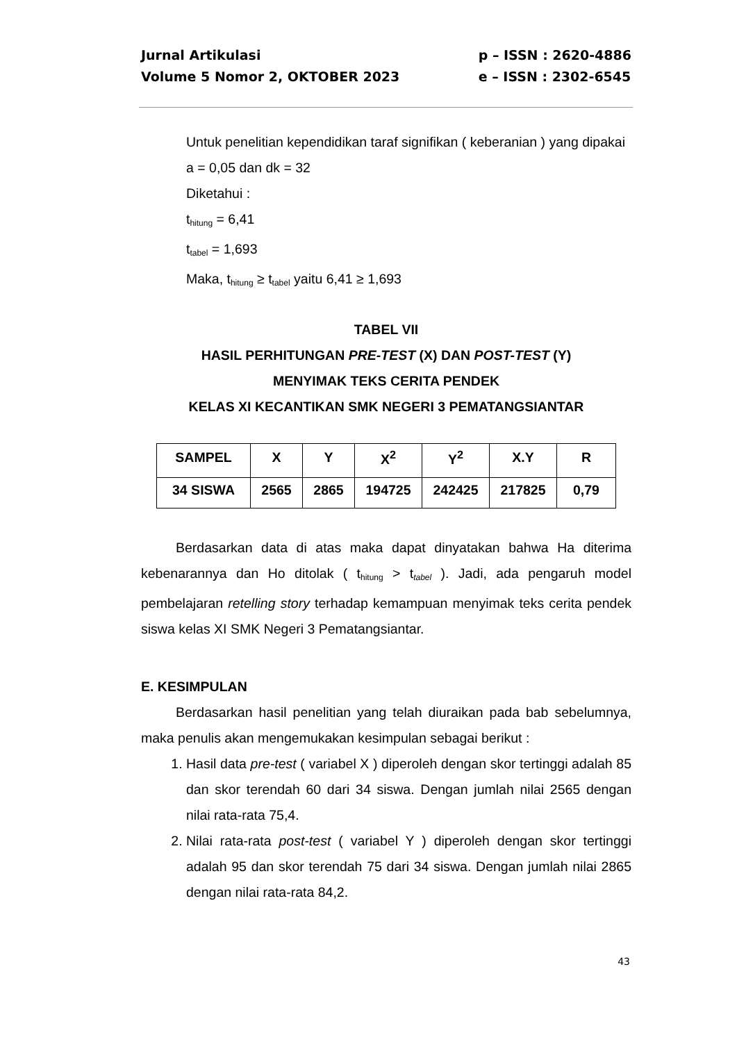Jurnal Artikulasi
Volume 5 Nomor 2, OKTOBER 2023
p – ISSN : 2620-4886
e – ISSN : 2302-6545
Untuk penelitian kependidikan taraf signifikan ( keberanian ) yang dipakai
a = 0,05 dan dk = 32
Diketahui :
t<sub>hitung</sub> = 6,41
t<sub>tabel</sub> = 1,693
Maka, t<sub>hitung</sub> ≥ t<sub>tabel</sub> yaitu 6,41 ≥ 1,693
TABEL VII
HASIL PERHITUNGAN PRE-TEST (X) DAN POST-TEST (Y)
MENYIMAK TEKS CERITA PENDEK
KELAS XI KECANTIKAN SMK NEGERI 3 PEMATANGSIANTAR
| SAMPEL | X | Y | X<sup>2</sup> | Y<sup>2</sup> | X.Y | R |
| 34 SISWA | 2565 | 2865 | 194725 | 242425 | 217825 | 0,79 |
Berdasarkan data di atas maka dapat dinyatakan bahwa Ha diterima kebenarannya dan Ho ditolak ( t<sub>hitung</sub> > t<sub>tabel</sub> ). Jadi, ada pengaruh model pembelajaran retelling story terhadap kemampuan menyimak teks cerita pendek siswa kelas XI SMK Negeri 3 Pematangsiantar.
E. KESIMPULAN
Berdasarkan hasil penelitian yang telah diuraikan pada bab sebelumnya, maka penulis akan mengemukakan kesimpulan sebagai berikut :
1. Hasil data pre-test ( variabel X ) diperoleh dengan skor tertinggi adalah 85 dan skor terendah 60 dari 34 siswa. Dengan jumlah nilai 2565 dengan nilai rata-rata 75,4.
2. Nilai rata-rata post-test ( variabel Y ) diperoleh dengan skor tertinggi adalah 95 dan skor terendah 75 dari 34 siswa. Dengan jumlah nilai 2865 dengan nilai rata-rata 84,2.
43